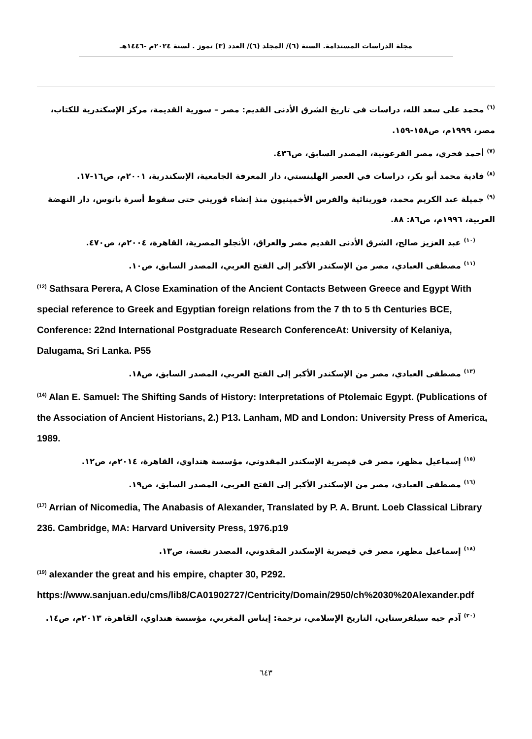مجلة الدراسات المستدامة. السنة (٦)/ المجلد (٦)/ العدد (٣) تموز . لسنة ٢٠٢٤م -١٤٤٦هـ
<sup>(٦)</sup> محمد علي سعد الله، دراسات في تاريخ الشرق الأدنى القديم: مصر – سورية القديمة، مركز الإسكندرية للكتاب، مصر، ١٩٩٩م، ص١٥٨-١٥٩.
<sup>(٧)</sup> أحمد فخري، مصر الفرعونية، المصدر السابق، ص٤٣٦.
<sup>(٨)</sup> فادية محمد أبو بكر، دراسات في العصر الهلينستي، دار المعرفة الجامعية، الإسكندرية، ٢٠٠١م، ص١٦-١٧.
<sup>(٩)</sup> جميلة عبد الكريم محمد، قورينائية والفرس الأخمينيون منذ إنشاء قوريني حتى سقوط أسرة باتوس، دار النهضة العربية، ١٩٩٦م، ص٨٦: ٨٨.
<sup>(١٠)</sup> عبد العزيز صالح، الشرق الأدنى القديم مصر والعراق، الأنجلو المصرية، القاهرة، ٢٠٠٤م، ص٤٧٠.
<sup>(١١)</sup> مصطفى العبادي، مصر من الإسكندر الأكبر إلى الفتح العربي، المصدر السابق، ص١٠.
<sup>(12)</sup> Sathsara Perera, A Close Examination of the Ancient Contacts Between Greece and Egypt With special reference to Greek and Egyptian foreign relations from the 7 th to 5 th Centuries BCE, Conference: 22nd International Postgraduate Research ConferenceAt: University of Kelaniya, Dalugama, Sri Lanka. P55
<sup>(١٣)</sup> مصطفى العبادي، مصر من الإسكندر الأكبر إلى الفتح العربي، المصدر السابق، ص١٨.
<sup>(14)</sup> Alan E. Samuel: The Shifting Sands of History: Interpretations of Ptolemaic Egypt. (Publications of the Association of Ancient Historians, 2.) P13. Lanham, MD and London: University Press of America, 1989.
<sup>(١٥)</sup> إسماعيل مظهر، مصر في قيصرية الإسكندر المقدوني، مؤسسة هنداوي، القاهرة، ٢٠١٤م، ص١٢.
<sup>(١٦)</sup> مصطفى العبادي، مصر من الإسكندر الأكبر إلى الفتح العربي، المصدر السابق، ص١٩.
<sup>(17)</sup> Arrian of Nicomedia, The Anabasis of Alexander, Translated by P. A. Brunt. Loeb Classical Library 236. Cambridge, MA: Harvard University Press, 1976.p19
<sup>(١٨)</sup> إسماعيل مظهر، مصر في قيصرية الإسكندر المقدوني، المصدر نفسة، ص١٣.
<sup>(19)</sup> alexander the great and his empire, chapter 30, P292.
https://www.sanjuan.edu/cms/lib8/CA01902727/Centricity/Domain/2950/ch%2030%20Alexander.pdf
<sup>(٢٠)</sup> آدم جيه سيلفرستاين، التاريخ الإسلامي، ترجمة: إيناس المغربي، مؤسسة هنداوي، القاهرة، ٢٠١٣م، ص١٤.
٦٤٣